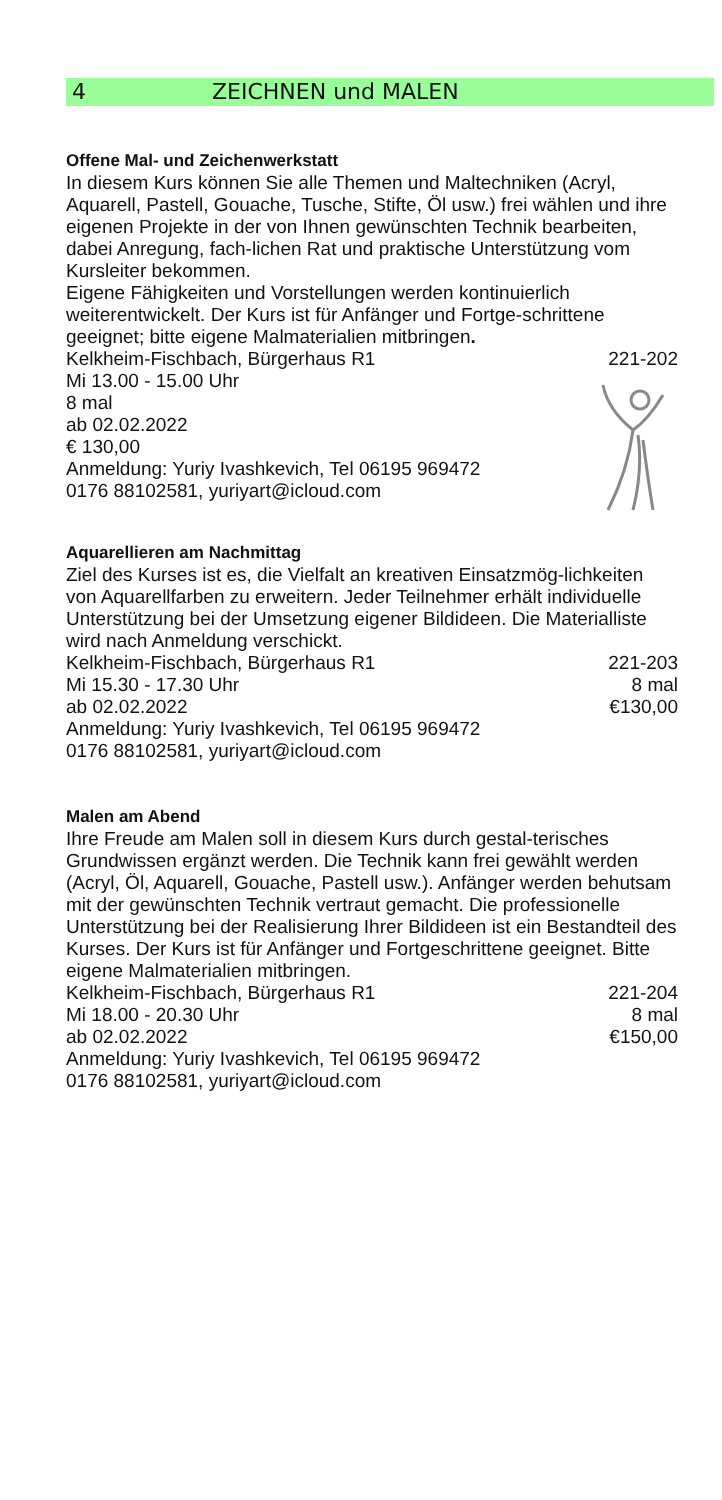4 ZEICHNEN und MALEN
Offene Mal- und Zeichenwerkstatt
In diesem Kurs können Sie alle Themen und Maltechniken (Acryl, Aquarell, Pastell, Gouache, Tusche, Stifte, Öl usw.) frei wählen und ihre eigenen Projekte in der von Ihnen gewünschten Technik bearbeiten, dabei Anregung, fach-lichen Rat und praktische Unterstützung vom Kursleiter bekommen.
Eigene Fähigkeiten und Vorstellungen werden kontinuierlich weiterentwickelt. Der Kurs ist für Anfänger und Fortge-schrittene geeignet; bitte eigene Malmaterialien mitbringen.
Kelkheim-Fischbach, Bürgerhaus R1 221-202
Mi 13.00 - 15.00 Uhr
8 mal
ab 02.02.2022
€ 130,00
Anmeldung: Yuriy Ivashkevich, Tel 06195 969472
0176 88102581, yuriyart@icloud.com
Aquarellieren am Nachmittag
Ziel des Kurses ist es, die Vielfalt an kreativen Einsatzmög-lichkeiten von Aquarellfarben zu erweitern. Jeder Teilnehmer erhält individuelle Unterstützung bei der Umsetzung eigener Bildideen. Die Materialliste wird nach Anmeldung verschickt.
Kelkheim-Fischbach, Bürgerhaus R1 221-203
Mi 15.30 - 17.30 Uhr 8 mal
ab 02.02.2022 €130,00
Anmeldung: Yuriy Ivashkevich, Tel 06195 969472
0176 88102581, yuriyart@icloud.com
Malen am Abend
Ihre Freude am Malen soll in diesem Kurs durch gestal-terisches Grundwissen ergänzt werden. Die Technik kann frei gewählt werden (Acryl, Öl, Aquarell, Gouache, Pastell usw.). Anfänger werden behutsam mit der gewünschten Technik vertraut gemacht. Die professionelle Unterstützung bei der Realisierung Ihrer Bildideen ist ein Bestandteil des Kurses. Der Kurs ist für Anfänger und Fortgeschrittene geeignet. Bitte eigene Malmaterialien mitbringen.
Kelkheim-Fischbach, Bürgerhaus R1 221-204
Mi 18.00 - 20.30 Uhr 8 mal
ab 02.02.2022 €150,00
Anmeldung: Yuriy Ivashkevich, Tel 06195 969472
0176 88102581, yuriyart@icloud.com